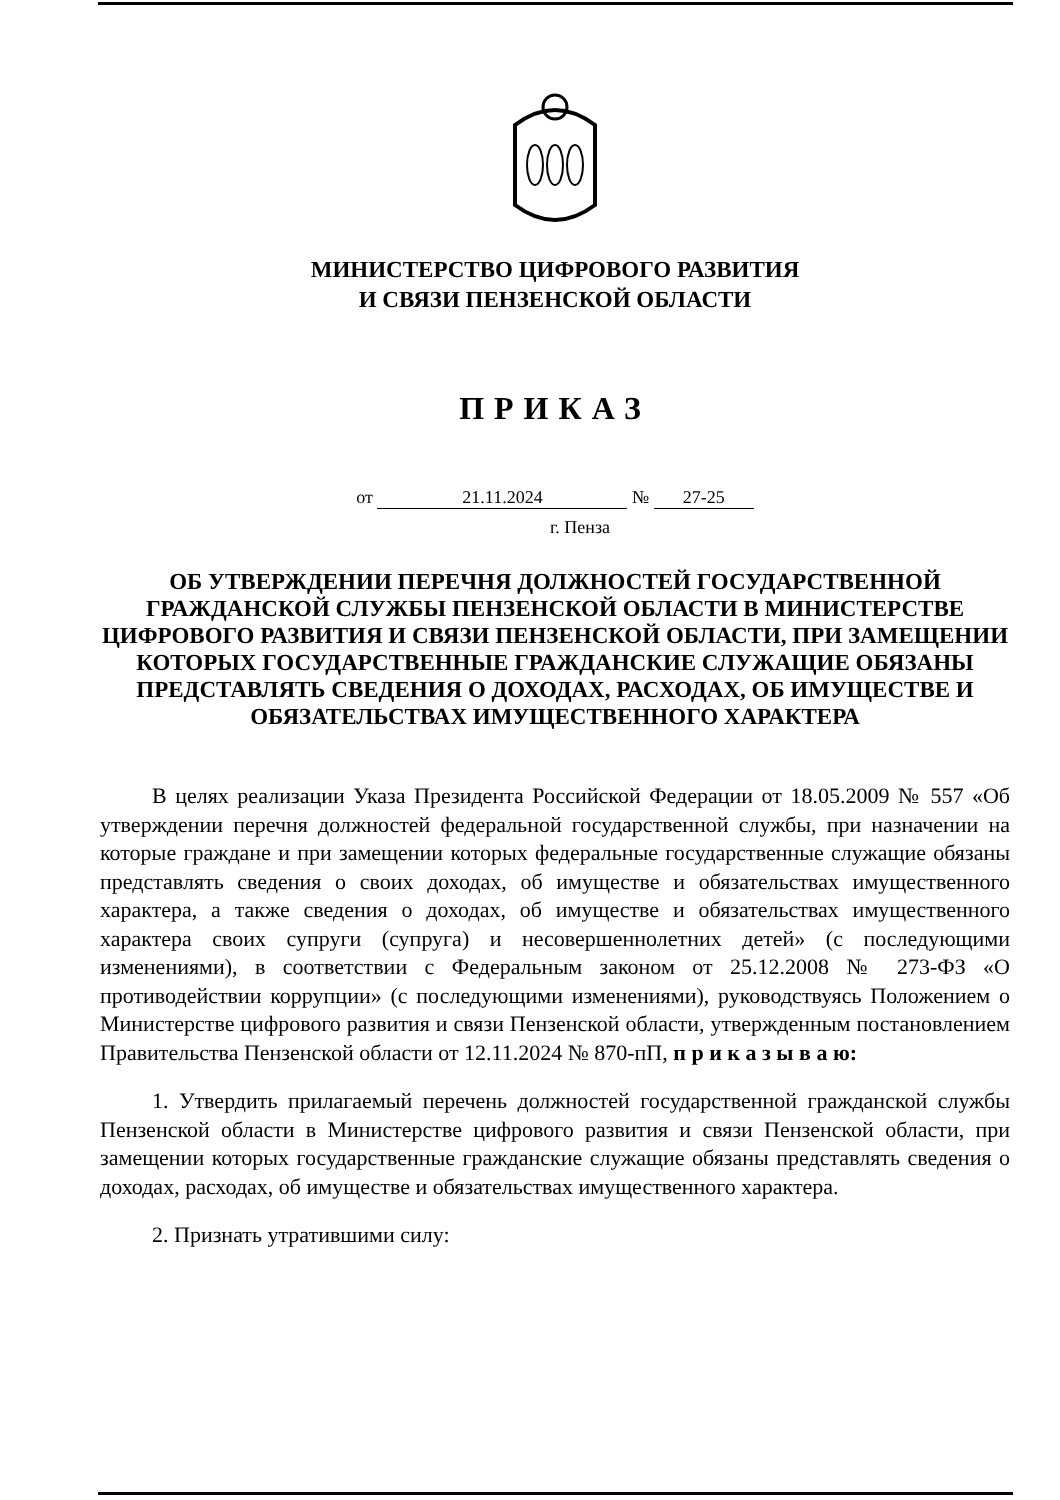МИНИСТЕРСТВО ЦИФРОВОГО РАЗВИТИЯ
И СВЯЗИ ПЕНЗЕНСКОЙ ОБЛАСТИ
ПРИКАЗ
от 21.11.2024 № 27-25
г. Пенза
ОБ УТВЕРЖДЕНИИ ПЕРЕЧНЯ ДОЛЖНОСТЕЙ ГОСУДАРСТВЕННОЙ ГРАЖДАНСКОЙ СЛУЖБЫ ПЕНЗЕНСКОЙ ОБЛАСТИ В МИНИСТЕРСТВЕ ЦИФРОВОГО РАЗВИТИЯ И СВЯЗИ ПЕНЗЕНСКОЙ ОБЛАСТИ, ПРИ ЗАМЕЩЕНИИ КОТОРЫХ ГОСУДАРСТВЕННЫЕ ГРАЖДАНСКИЕ СЛУЖАЩИЕ ОБЯЗАНЫ ПРЕДСТАВЛЯТЬ СВЕДЕНИЯ О ДОХОДАХ, РАСХОДАХ, ОБ ИМУЩЕСТВЕ И ОБЯЗАТЕЛЬСТВАХ ИМУЩЕСТВЕННОГО ХАРАКТЕРА
В целях реализации Указа Президента Российской Федерации от 18.05.2009 № 557 «Об утверждении перечня должностей федеральной государственной службы, при назначении на которые граждане и при замещении которых федеральные государственные служащие обязаны представлять сведения о своих доходах, об имуществе и обязательствах имущественного характера, а также сведения о доходах, об имуществе и обязательствах имущественного характера своих супруги (супруга) и несовершеннолетних детей» (с последующими изменениями), в соответствии с Федеральным законом от 25.12.2008 № 273-ФЗ «О противодействии коррупции» (с последующими изменениями), руководствуясь Положением о Министерстве цифрового развития и связи Пензенской области, утвержденным постановлением Правительства Пензенской области от 12.11.2024 № 870-пП, п р и к а з ы в а ю:
1. Утвердить прилагаемый перечень должностей государственной гражданской службы Пензенской области в Министерстве цифрового развития и связи Пензенской области, при замещении которых государственные гражданские служащие обязаны представлять сведения о доходах, расходах, об имуществе и обязательствах имущественного характера.
2. Признать утратившими силу: